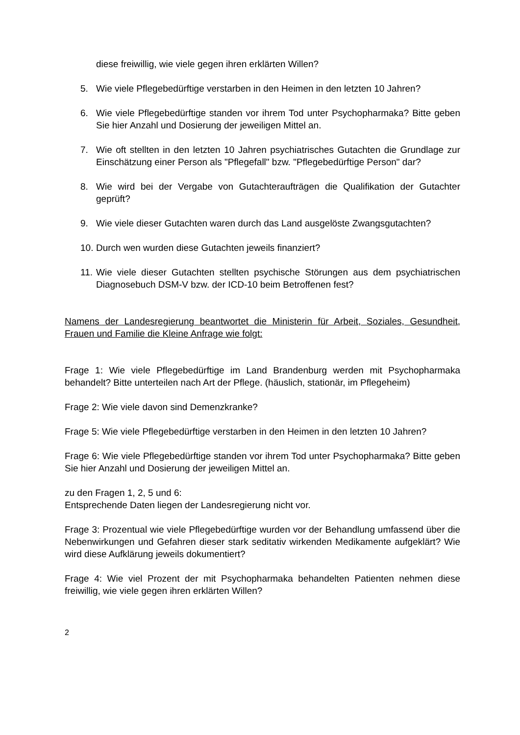diese freiwillig, wie viele gegen ihren erklärten Willen?
5. Wie viele Pflegebedürftige verstarben in den Heimen in den letzten 10 Jahren?
6. Wie viele Pflegebedürftige standen vor ihrem Tod unter Psychopharmaka? Bitte geben Sie hier Anzahl und Dosierung der jeweiligen Mittel an.
7. Wie oft stellten in den letzten 10 Jahren psychiatrisches Gutachten die Grundlage zur Einschätzung einer Person als "Pflegefall" bzw. "Pflegebedürftige Person" dar?
8. Wie wird bei der Vergabe von Gutachteraufträgen die Qualifikation der Gutachter geprüft?
9. Wie viele dieser Gutachten waren durch das Land ausgelöste Zwangsgutachten?
10. Durch wen wurden diese Gutachten jeweils finanziert?
11. Wie viele dieser Gutachten stellten psychische Störungen aus dem psychiatrischen Diagnosebuch DSM-V bzw. der ICD-10 beim Betroffenen fest?
Namens der Landesregierung beantwortet die Ministerin für Arbeit, Soziales, Gesundheit, Frauen und Familie die Kleine Anfrage wie folgt:
Frage 1: Wie viele Pflegebedürftige im Land Brandenburg werden mit Psychopharmaka behandelt? Bitte unterteilen nach Art der Pflege. (häuslich, stationär, im Pflegeheim)
Frage 2: Wie viele davon sind Demenzkranke?
Frage 5: Wie viele Pflegebedürftige verstarben in den Heimen in den letzten 10 Jahren?
Frage 6: Wie viele Pflegebedürftige standen vor ihrem Tod unter Psychopharmaka? Bitte geben Sie hier Anzahl und Dosierung der jeweiligen Mittel an.
zu den Fragen 1, 2, 5 und 6:
Entsprechende Daten liegen der Landesregierung nicht vor.
Frage 3: Prozentual wie viele Pflegebedürftige wurden vor der Behandlung umfassend über die Nebenwirkungen und Gefahren dieser stark seditativ wirkenden Medikamente aufgeklärt? Wie wird diese Aufklärung jeweils dokumentiert?
Frage 4: Wie viel Prozent der mit Psychopharmaka behandelten Patienten nehmen diese freiwillig, wie viele gegen ihren erklärten Willen?
2